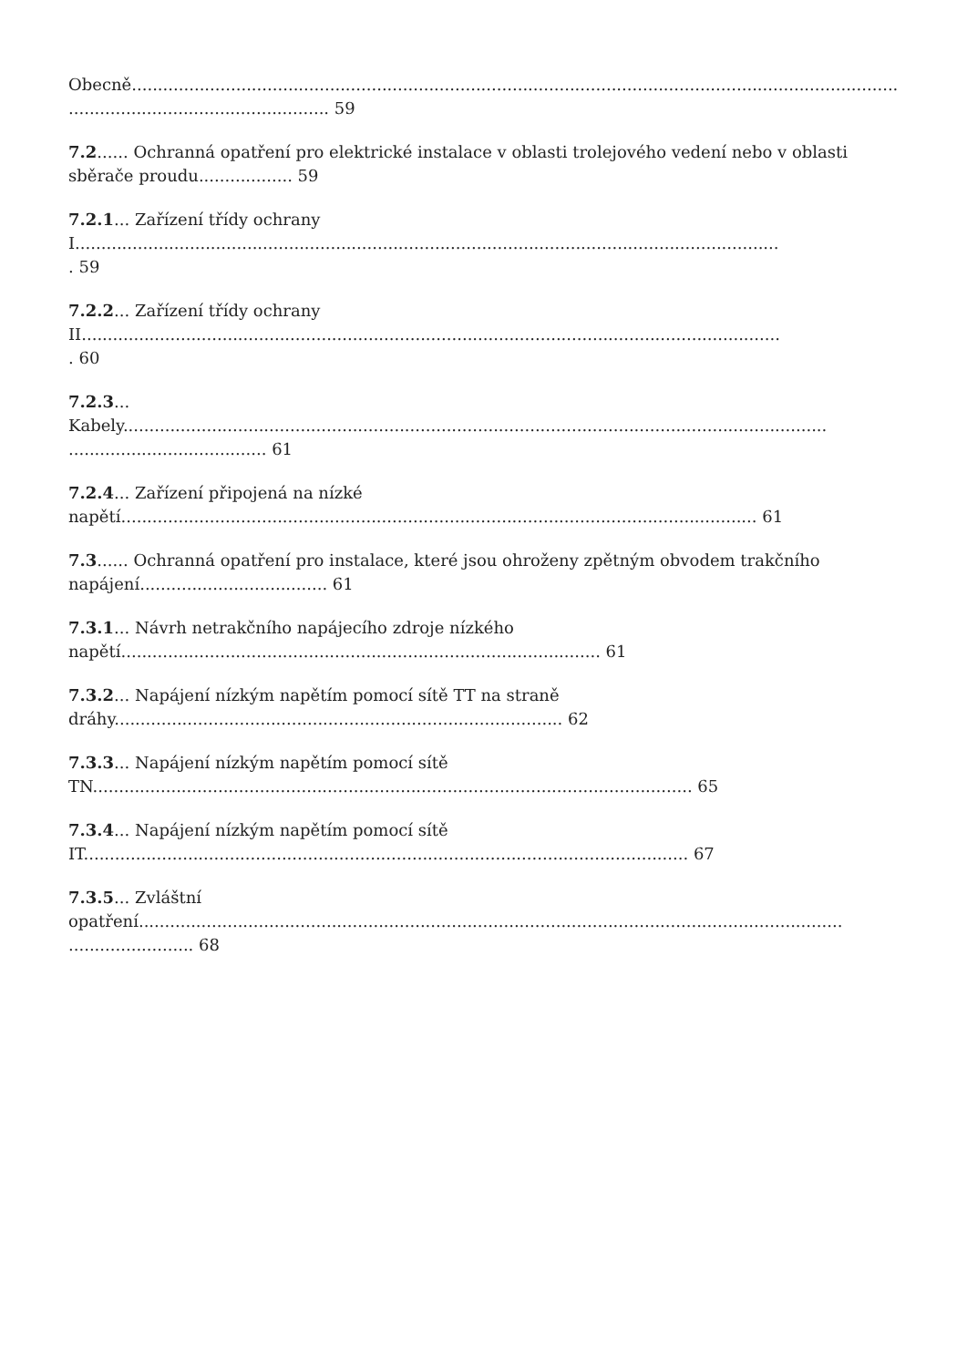Obecně..................................................................................................................................................................................................... 59
7.2...... Ochranná opatření pro elektrické instalace v oblasti trolejového vedení nebo v oblasti sběrače proudu.................. 59
7.2.1... Zařízení třídy ochrany
I.......................................................................................................................................
. 59
7.2.2... Zařízení třídy ochrany
II......................................................................................................................................
. 60
7.2.3...
Kabely.......................................................................................................................................
...................................... 61
7.2.4... Zařízení připojená na nízké
napětí.......................................................................................................................... 61
7.3...... Ochranná opatření pro instalace, které jsou ohroženy zpětným obvodem trakčního napájení.................................... 61
7.3.1... Návrh netrakčního napájecího zdroje nízkého
napětí............................................................................................ 61
7.3.2... Napájení nízkým napětím pomocí sítě TT na straně
dráhy...................................................................................... 62
7.3.3... Napájení nízkým napětím pomocí sítě
TN................................................................................................................... 65
7.3.4... Napájení nízkým napětím pomocí sítě
IT.................................................................................................................... 67
7.3.5... Zvláštní
opatření.......................................................................................................................................
........................ 68